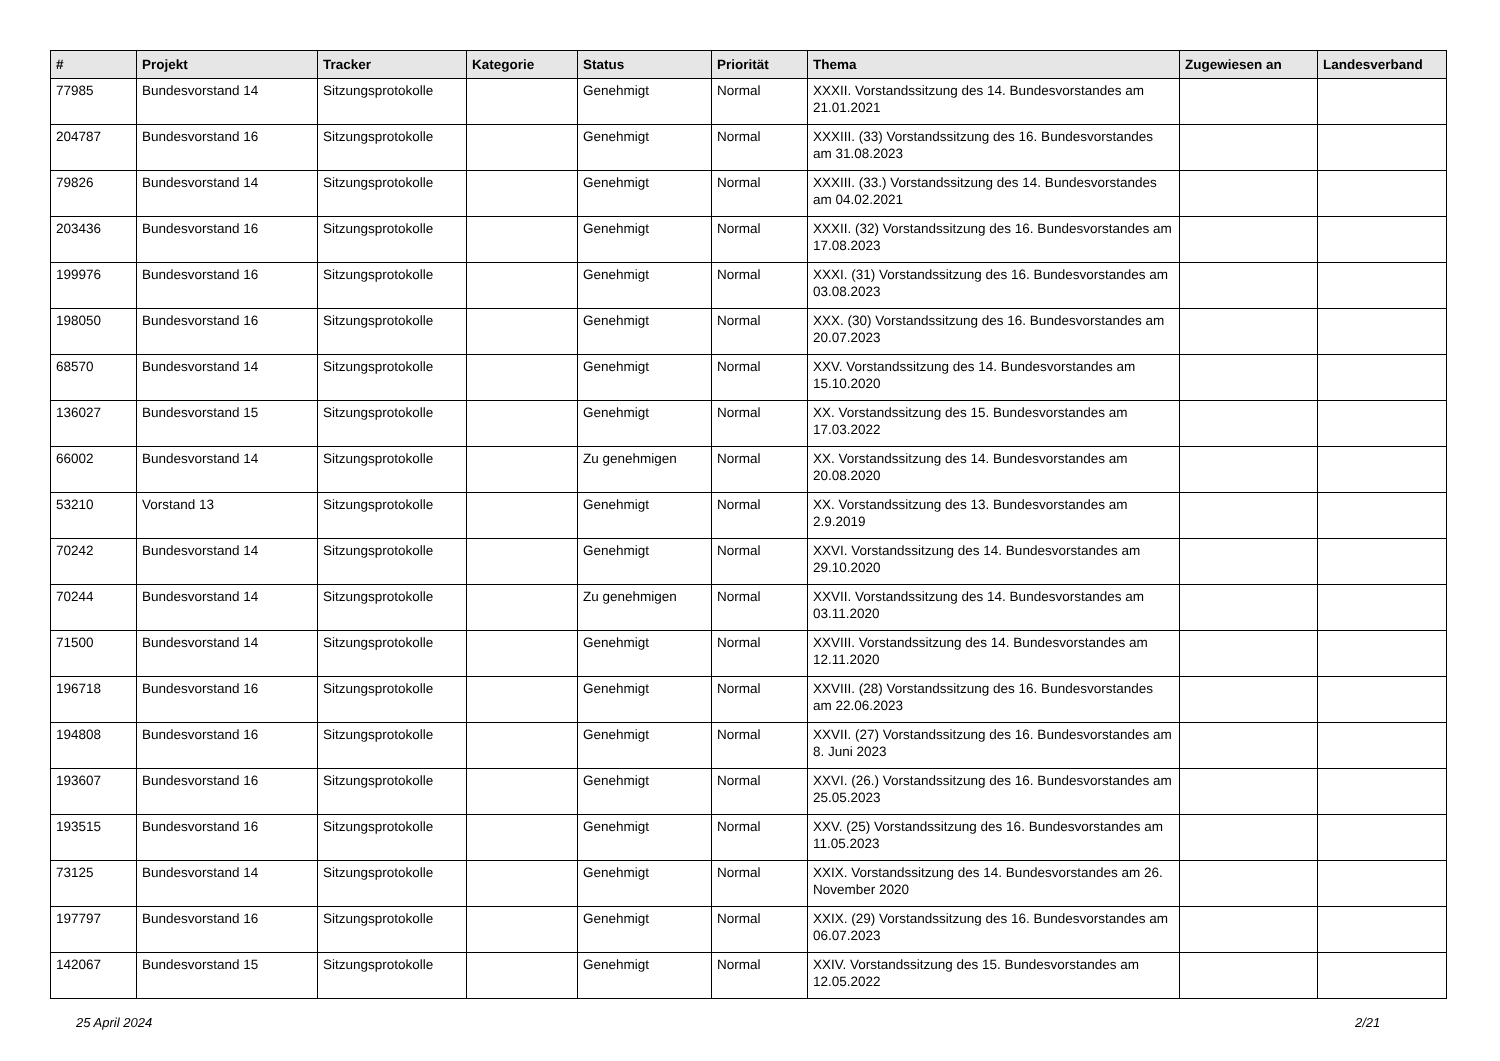| # | Projekt | Tracker | Kategorie | Status | Priorität | Thema | Zugewiesen an | Landesverband |
| --- | --- | --- | --- | --- | --- | --- | --- | --- |
| 77985 | Bundesvorstand 14 | Sitzungsprotokolle | | Genehmigt | Normal | XXXII. Vorstandssitzung des 14. Bundesvorstandes am 21.01.2021 | | |
| 204787 | Bundesvorstand 16 | Sitzungsprotokolle | | Genehmigt | Normal | XXXIII. (33) Vorstandssitzung des 16. Bundesvorstandes am 31.08.2023 | | |
| 79826 | Bundesvorstand 14 | Sitzungsprotokolle | | Genehmigt | Normal | XXXIII. (33.) Vorstandssitzung des 14. Bundesvorstandes am 04.02.2021 | | |
| 203436 | Bundesvorstand 16 | Sitzungsprotokolle | | Genehmigt | Normal | XXXII. (32) Vorstandssitzung des 16. Bundesvorstandes am 17.08.2023 | | |
| 199976 | Bundesvorstand 16 | Sitzungsprotokolle | | Genehmigt | Normal | XXXI. (31) Vorstandssitzung des 16. Bundesvorstandes am 03.08.2023 | | |
| 198050 | Bundesvorstand 16 | Sitzungsprotokolle | | Genehmigt | Normal | XXX. (30) Vorstandssitzung des 16. Bundesvorstandes am 20.07.2023 | | |
| 68570 | Bundesvorstand 14 | Sitzungsprotokolle | | Genehmigt | Normal | XXV. Vorstandssitzung des 14. Bundesvorstandes am 15.10.2020 | | |
| 136027 | Bundesvorstand 15 | Sitzungsprotokolle | | Genehmigt | Normal | XX. Vorstandssitzung des 15. Bundesvorstandes am 17.03.2022 | | |
| 66002 | Bundesvorstand 14 | Sitzungsprotokolle | | Zu genehmigen | Normal | XX. Vorstandssitzung des 14. Bundesvorstandes am 20.08.2020 | | |
| 53210 | Vorstand 13 | Sitzungsprotokolle | | Genehmigt | Normal | XX. Vorstandssitzung des 13. Bundesvorstandes am 2.9.2019 | | |
| 70242 | Bundesvorstand 14 | Sitzungsprotokolle | | Genehmigt | Normal | XXVI. Vorstandssitzung des 14. Bundesvorstandes am 29.10.2020 | | |
| 70244 | Bundesvorstand 14 | Sitzungsprotokolle | | Zu genehmigen | Normal | XXVII. Vorstandssitzung des 14. Bundesvorstandes am 03.11.2020 | | |
| 71500 | Bundesvorstand 14 | Sitzungsprotokolle | | Genehmigt | Normal | XXVIII. Vorstandssitzung des 14. Bundesvorstandes am 12.11.2020 | | |
| 196718 | Bundesvorstand 16 | Sitzungsprotokolle | | Genehmigt | Normal | XXVIII. (28) Vorstandssitzung des 16. Bundesvorstandes am 22.06.2023 | | |
| 194808 | Bundesvorstand 16 | Sitzungsprotokolle | | Genehmigt | Normal | XXVII. (27) Vorstandssitzung des 16. Bundesvorstandes am 8. Juni 2023 | | |
| 193607 | Bundesvorstand 16 | Sitzungsprotokolle | | Genehmigt | Normal | XXVI. (26.) Vorstandssitzung des 16. Bundesvorstandes am 25.05.2023 | | |
| 193515 | Bundesvorstand 16 | Sitzungsprotokolle | | Genehmigt | Normal | XXV. (25) Vorstandssitzung des 16. Bundesvorstandes am 11.05.2023 | | |
| 73125 | Bundesvorstand 14 | Sitzungsprotokolle | | Genehmigt | Normal | XXIX. Vorstandssitzung des 14. Bundesvorstandes am 26. November 2020 | | |
| 197797 | Bundesvorstand 16 | Sitzungsprotokolle | | Genehmigt | Normal | XXIX. (29) Vorstandssitzung des 16. Bundesvorstandes am 06.07.2023 | | |
| 142067 | Bundesvorstand 15 | Sitzungsprotokolle | | Genehmigt | Normal | XXIV. Vorstandssitzung des 15. Bundesvorstandes am 12.05.2022 | | |
25 April 2024 2/21